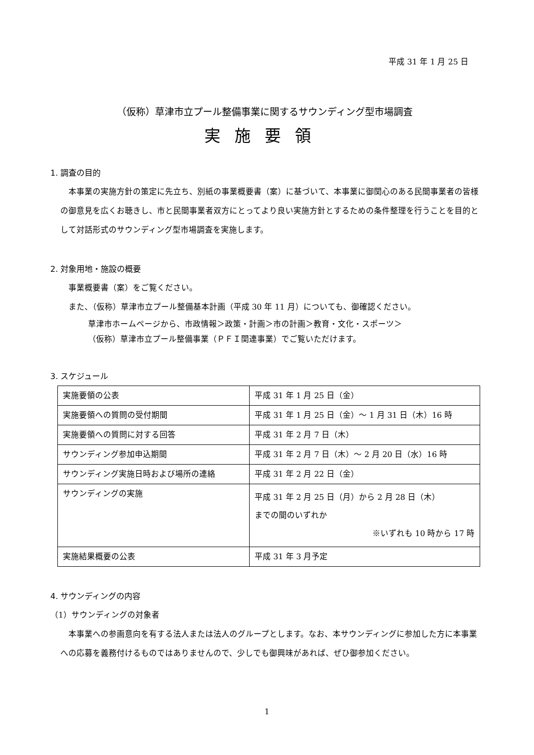平成 31 年 1 月 25 日
（仮称）草津市立プール整備事業に関するサウンディング型市場調査
実施要領
1. 調査の目的
本事業の実施方針の策定に先立ち、別紙の事業概要書（案）に基づいて、本事業に御関心のある民間事業者の皆様の御意見を広くお聴きし、市と民間事業者双方にとってより良い実施方針とするための条件整理を行うことを目的として対話形式のサウンディング型市場調査を実施します。
2. 対象用地・施設の概要
事業概要書（案）をご覧ください。
また、（仮称）草津市立プール整備基本計画（平成 30 年 11 月）についても、御確認ください。
草津市ホームページから、市政情報＞政策・計画＞市の計画＞教育・文化・スポーツ＞
（仮称）草津市立プール整備事業（ＰＦＩ関連事業）でご覧いただけます。
3. スケジュール
| 実施要領の公表 | 平成 31 年 1 月 25 日（金） |
| 実施要領への質問の受付期間 | 平成 31 年 1 月 25 日（金）～ 1 月 31 日（木）16 時 |
| 実施要領への質問に対する回答 | 平成 31 年 2 月 7 日（木） |
| サウンディング参加申込期間 | 平成 31 年 2 月 7 日（木）～ 2 月 20 日（水）16 時 |
| サウンディング実施日時および場所の連絡 | 平成 31 年 2 月 22 日（金） |
| サウンディングの実施 | 平成 31 年 2 月 25 日（月）から 2 月 28 日（木） までの間のいずれか ※いずれも 10 時から 17 時 |
| 実施結果概要の公表 | 平成 31 年 3 月予定 |
4. サウンディングの内容
（1）サウンディングの対象者
本事業への参画意向を有する法人または法人のグループとします。なお、本サウンディングに参加した方に本事業への応募を義務付けるものではありませんので、少しでも御興味があれば、ぜひ御参加ください。
1